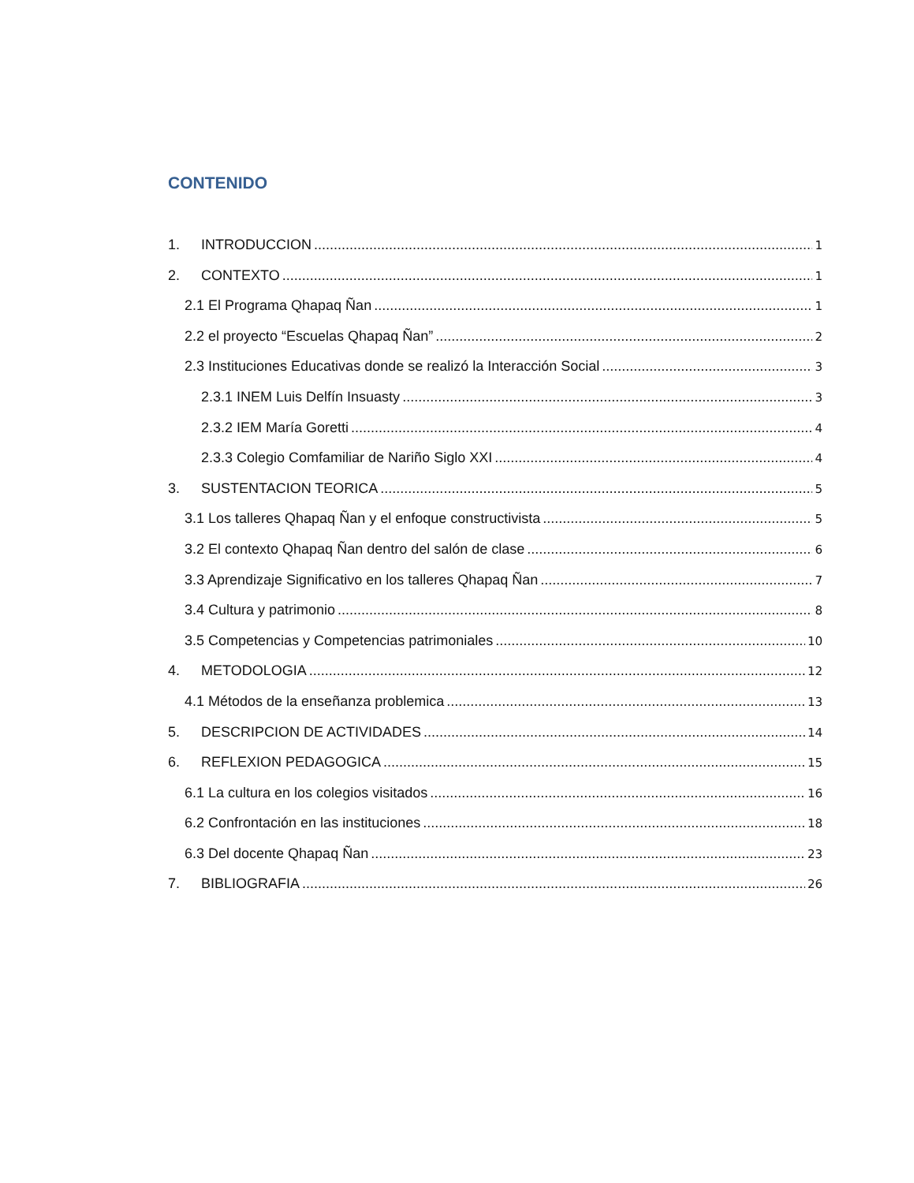CONTENIDO
1. INTRODUCCION 1
2. CONTEXTO 1
2.1 El Programa Qhapaq Ñan 1
2.2 el proyecto “Escuelas Qhapaq Ñan” 2
2.3 Instituciones Educativas donde se realizó la Interacción Social 3
2.3.1 INEM Luis Delfín Insuasty 3
2.3.2 IEM María Goretti 4
2.3.3 Colegio Comfamiliar de Nariño Siglo XXI 4
3. SUSTENTACION TEORICA 5
3.1 Los talleres Qhapaq Ñan y el enfoque constructivista 5
3.2 El contexto Qhapaq Ñan dentro del salón de clase 6
3.3 Aprendizaje Significativo en los talleres Qhapaq Ñan 7
3.4 Cultura y patrimonio 8
3.5 Competencias y Competencias patrimoniales 10
4. METODOLOGIA 12
4.1 Métodos de la enseñanza problemica 13
5. DESCRIPCION DE ACTIVIDADES 14
6. REFLEXION PEDAGOGICA 15
6.1 La cultura en los colegios visitados 16
6.2 Confrontación en las instituciones 18
6.3 Del docente Qhapaq Ñan 23
7. BIBLIOGRAFIA 26